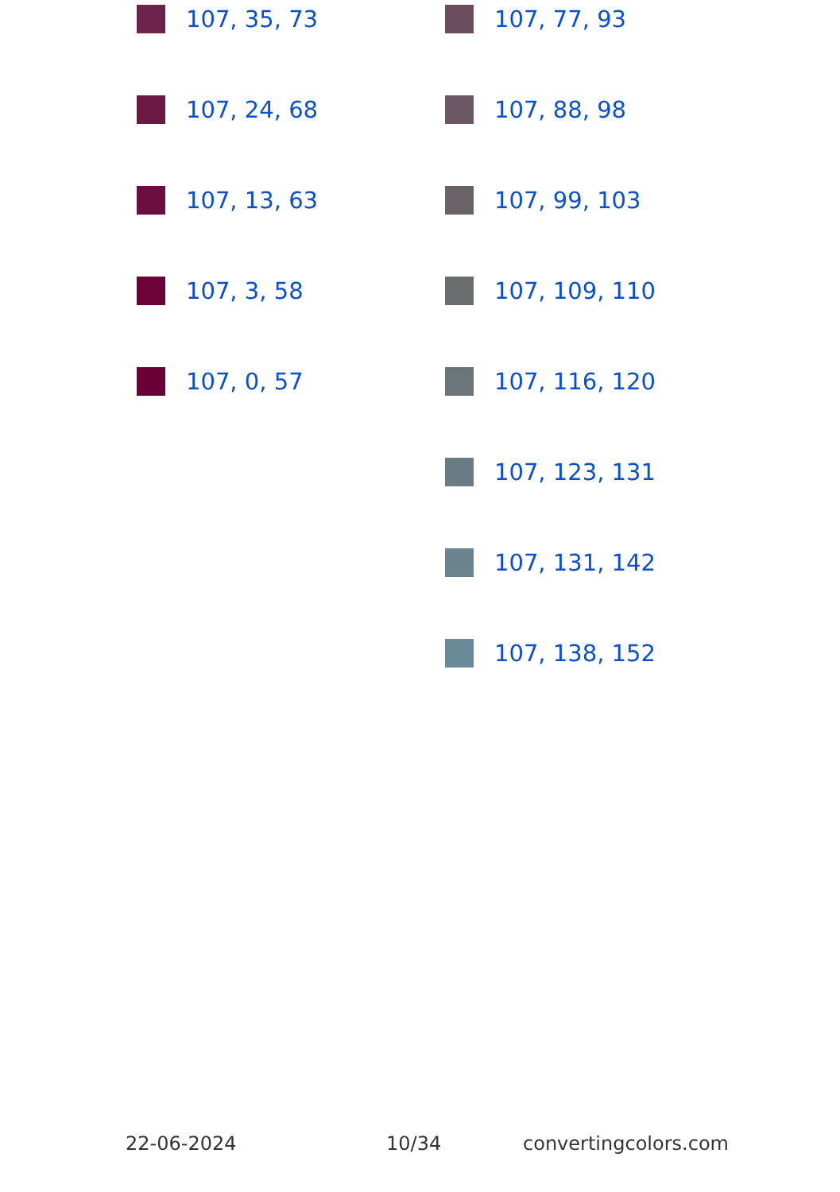107, 35, 73
107, 24, 68
107, 13, 63
107, 3, 58
107, 0, 57
107, 77, 93
107, 88, 98
107, 99, 103
107, 109, 110
107, 116, 120
107, 123, 131
107, 131, 142
107, 138, 152
22-06-2024 10/34 convertingcolors.com